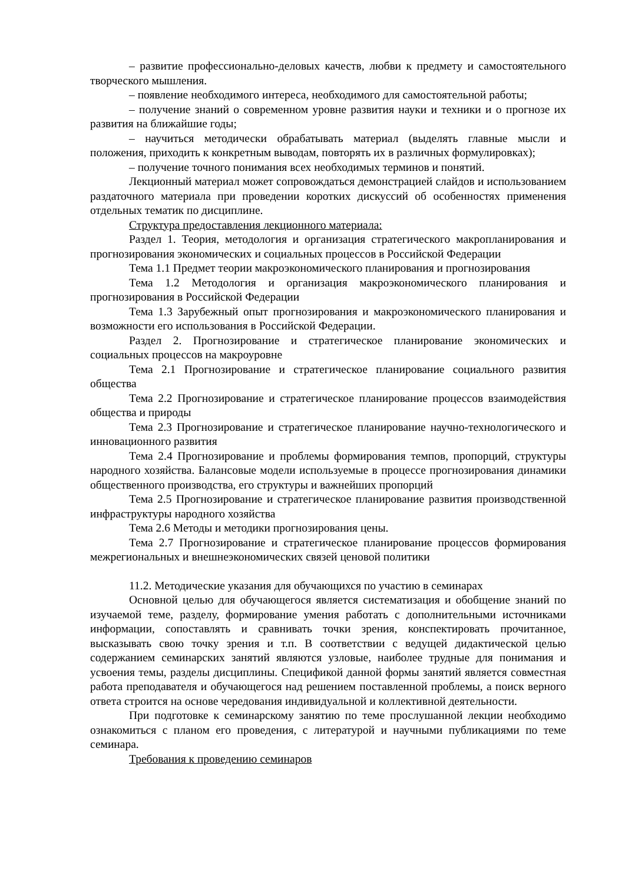– развитие профессионально-деловых качеств, любви к предмету и самостоятельного творческого мышления.
– появление необходимого интереса, необходимого для самостоятельной работы;
– получение знаний о современном уровне развития науки и техники и о прогнозе их развития на ближайшие годы;
– научиться методически обрабатывать материал (выделять главные мысли и положения, приходить к конкретным выводам, повторять их в различных формулировках);
– получение точного понимания всех необходимых терминов и понятий.
Лекционный материал может сопровождаться демонстрацией слайдов и использованием раздаточного материала при проведении коротких дискуссий об особенностях применения отдельных тематик по дисциплине.
Структура предоставления лекционного материала:
Раздел 1. Теория, методология и организация стратегического макропланирования и прогнозирования экономических и социальных процессов в Российской Федерации
Тема 1.1 Предмет теории макроэкономического планирования и прогнозирования
Тема 1.2 Методология и организация макроэкономического планирования и прогнозирования в Российской Федерации
Тема 1.3 Зарубежный опыт прогнозирования и макроэкономического планирования и возможности его использования в Российской Федерации.
Раздел 2. Прогнозирование и стратегическое планирование экономических и социальных процессов на макроуровне
Тема 2.1 Прогнозирование и стратегическое планирование социального развития общества
Тема 2.2 Прогнозирование и стратегическое планирование процессов взаимодействия общества и природы
Тема 2.3 Прогнозирование и стратегическое планирование научно-технологического и инновационного развития
Тема 2.4 Прогнозирование и проблемы формирования темпов, пропорций, структуры народного хозяйства. Балансовые модели используемые в процессе прогнозирования динамики общественного производства, его структуры и важнейших пропорций
Тема 2.5 Прогнозирование и стратегическое планирование развития производственной инфраструктуры народного хозяйства
Тема 2.6 Методы и методики прогнозирования цены.
Тема 2.7 Прогнозирование и стратегическое планирование процессов формирования межрегиональных и внешнеэкономических связей ценовой политики
11.2. Методические указания для обучающихся по участию в семинарах
Основной целью для обучающегося является систематизация и обобщение знаний по изучаемой теме, разделу, формирование умения работать с дополнительными источниками информации, сопоставлять и сравнивать точки зрения, конспектировать прочитанное, высказывать свою точку зрения и т.п. В соответствии с ведущей дидактической целью содержанием семинарских занятий являются узловые, наиболее трудные для понимания и усвоения темы, разделы дисциплины. Спецификой данной формы занятий является совместная работа преподавателя и обучающегося над решением поставленной проблемы, а поиск верного ответа строится на основе чередования индивидуальной и коллективной деятельности.
При подготовке к семинарскому занятию по теме прослушанной лекции необходимо ознакомиться с планом его проведения, с литературой и научными публикациями по теме семинара.
Требования к проведению семинаров